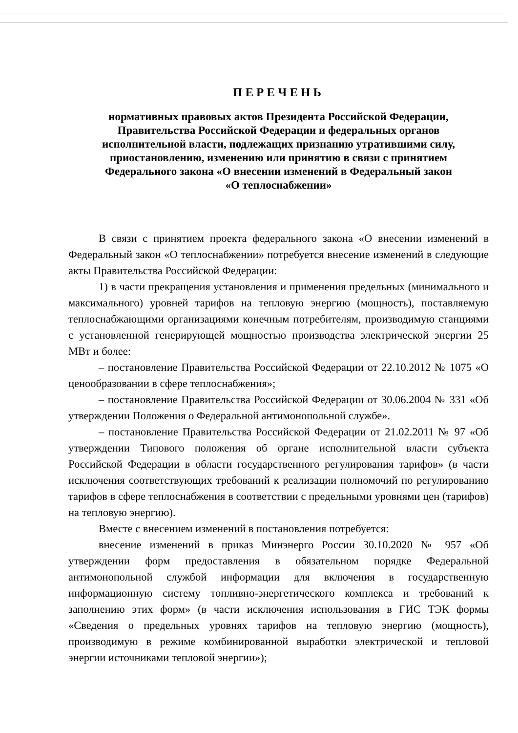ПЕРЕЧЕНЬ
нормативных правовых актов Президента Российской Федерации,
Правительства Российской Федерации и федеральных органов
исполнительной власти, подлежащих признанию утратившими силу,
приостановлению, изменению или принятию в связи с принятием
Федерального закона «О внесении изменений в Федеральный закон
«О теплоснабжении»
В связи с принятием проекта федерального закона «О внесении изменений в Федеральный закон «О теплоснабжении» потребуется внесение изменений в следующие акты Правительства Российской Федерации:
1) в части прекращения установления и применения предельных (минимального и максимального) уровней тарифов на тепловую энергию (мощность), поставляемую теплоснабжающими организациями конечным потребителям, производимую станциями с установленной генерирующей мощностью производства электрической энергии 25 МВт и более:
– постановление Правительства Российской Федерации от 22.10.2012 № 1075 «О ценообразовании в сфере теплоснабжения»;
– постановление Правительства Российской Федерации от 30.06.2004 № 331 «Об утверждении Положения о Федеральной антимонопольной службе».
– постановление Правительства Российской Федерации от 21.02.2011 № 97 «Об утверждении Типового положения об органе исполнительной власти субъекта Российской Федерации в области государственного регулирования тарифов» (в части исключения соответствующих требований к реализации полномочий по регулированию тарифов в сфере теплоснабжения в соответствии с предельными уровнями цен (тарифов) на тепловую энергию).
Вместе с внесением изменений в постановления потребуется:
внесение изменений в приказ Минэнерго России 30.10.2020 № 957 «Об утверждении форм предоставления в обязательном порядке Федеральной антимонопольной службой информации для включения в государственную информационную систему топливно-энергетического комплекса и требований к заполнению этих форм» (в части исключения использования в ГИС ТЭК формы «Сведения о предельных уровнях тарифов на тепловую энергию (мощность), производимую в режиме комбинированной выработки электрической и тепловой энергии источниками тепловой энергии»);